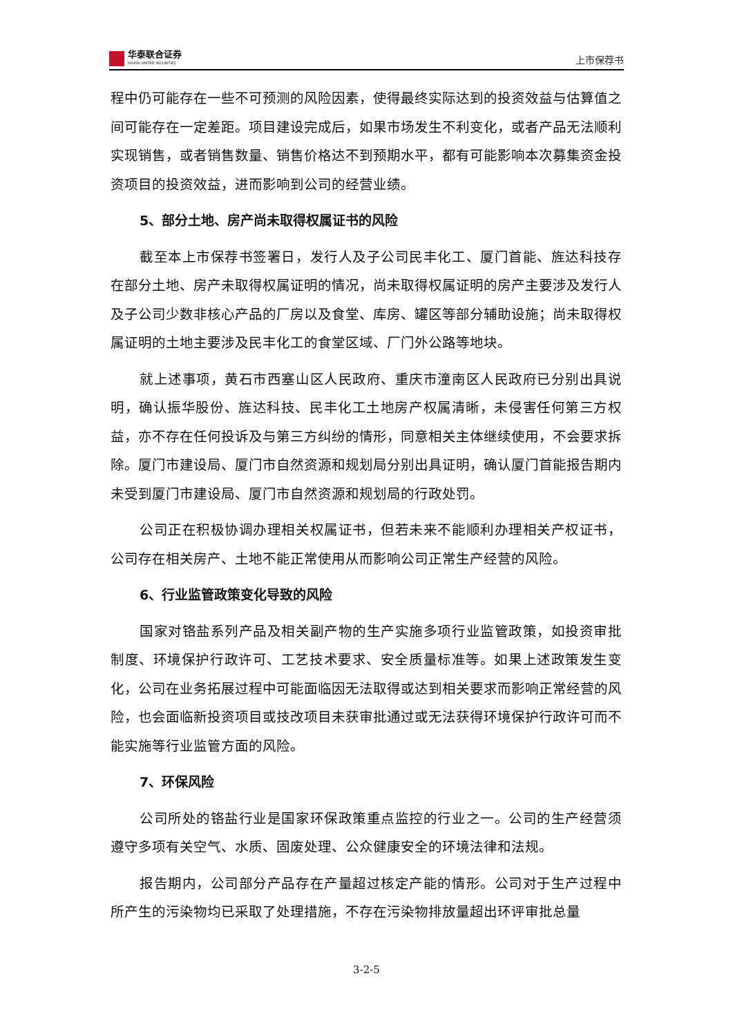华泰联合证券
HUATAI UNITED SECURITIES
上市保荐书
程中仍可能存在一些不可预测的风险因素，使得最终实际达到的投资效益与估算值之间可能存在一定差距。项目建设完成后，如果市场发生不利变化，或者产品无法顺利实现销售，或者销售数量、销售价格达不到预期水平，都有可能影响本次募集资金投资项目的投资效益，进而影响到公司的经营业绩。
5、部分土地、房产尚未取得权属证书的风险
截至本上市保荐书签署日，发行人及子公司民丰化工、厦门首能、旌达科技存在部分土地、房产未取得权属证明的情况，尚未取得权属证明的房产主要涉及发行人及子公司少数非核心产品的厂房以及食堂、库房、罐区等部分辅助设施；尚未取得权属证明的土地主要涉及民丰化工的食堂区域、厂门外公路等地块。
就上述事项，黄石市西塞山区人民政府、重庆市潼南区人民政府已分别出具说明，确认振华股份、旌达科技、民丰化工土地房产权属清晰，未侵害任何第三方权益，亦不存在任何投诉及与第三方纠纷的情形，同意相关主体继续使用，不会要求拆除。厦门市建设局、厦门市自然资源和规划局分别出具证明，确认厦门首能报告期内未受到厦门市建设局、厦门市自然资源和规划局的行政处罚。
公司正在积极协调办理相关权属证书，但若未来不能顺利办理相关产权证书，公司存在相关房产、土地不能正常使用从而影响公司正常生产经营的风险。
6、行业监管政策变化导致的风险
国家对铬盐系列产品及相关副产物的生产实施多项行业监管政策，如投资审批制度、环境保护行政许可、工艺技术要求、安全质量标准等。如果上述政策发生变化，公司在业务拓展过程中可能面临因无法取得或达到相关要求而影响正常经营的风险，也会面临新投资项目或技改项目未获审批通过或无法获得环境保护行政许可而不能实施等行业监管方面的风险。
7、环保风险
公司所处的铬盐行业是国家环保政策重点监控的行业之一。公司的生产经营须遵守多项有关空气、水质、固废处理、公众健康安全的环境法律和法规。
报告期内，公司部分产品存在产量超过核定产能的情形。公司对于生产过程中所产生的污染物均已采取了处理措施，不存在污染物排放量超出环评审批总量
3-2-5